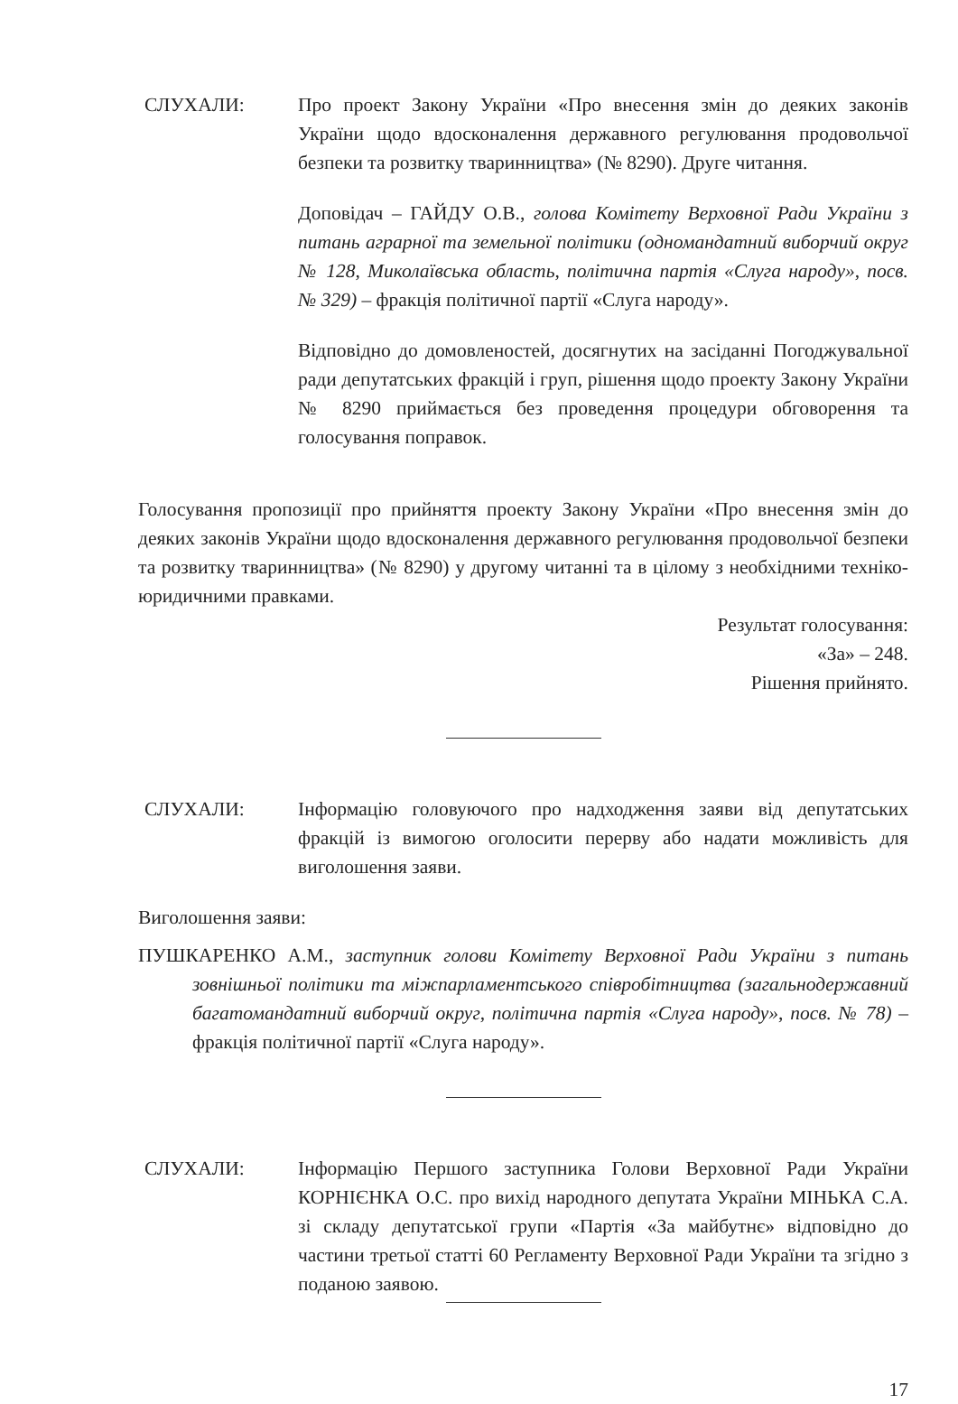СЛУХАЛИ: Про проект Закону України «Про внесення змін до деяких законів України щодо вдосконалення державного регулювання продовольчої безпеки та розвитку тваринництва» (№ 8290). Друге читання.
Доповідач – ГАЙДУ О.В., голова Комітету Верховної Ради України з питань аграрної та земельної політики (одномандатний виборчий округ № 128, Миколаївська область, політична партія «Слуга народу», посв. № 329) – фракція політичної партії «Слуга народу».
Відповідно до домовленостей, досягнутих на засіданні Погоджувальної ради депутатських фракцій і груп, рішення щодо проекту Закону України № 8290 приймається без проведення процедури обговорення та голосування поправок.
Голосування пропозиції про прийняття проекту Закону України «Про внесення змін до деяких законів України щодо вдосконалення державного регулювання продовольчої безпеки та розвитку тваринництва» (№ 8290) у другому читанні та в цілому з необхідними техніко-юридичними правками.
Результат голосування:
«За» – 248.
Рішення прийнято.
СЛУХАЛИ: Інформацію головуючого про надходження заяви від депутатських фракцій із вимогою оголосити перерву або надати можливість для виголошення заяви.
Виголошення заяви:
ПУШКАРЕНКО А.М., заступник голови Комітету Верховної Ради України з питань зовнішньої політики та міжпарламентського співробітництва (загальнодержавний багатомандатний виборчий округ, політична партія «Слуга народу», посв. № 78) – фракція політичної партії «Слуга народу».
СЛУХАЛИ: Інформацію Першого заступника Голови Верховної Ради України КОРНІЄНКА О.С. про вихід народного депутата України МІНЬКА С.А. зі складу депутатської групи «Партія «За майбутнє» відповідно до частини третьої статті 60 Регламенту Верховної Ради України та згідно з поданою заявою.
17